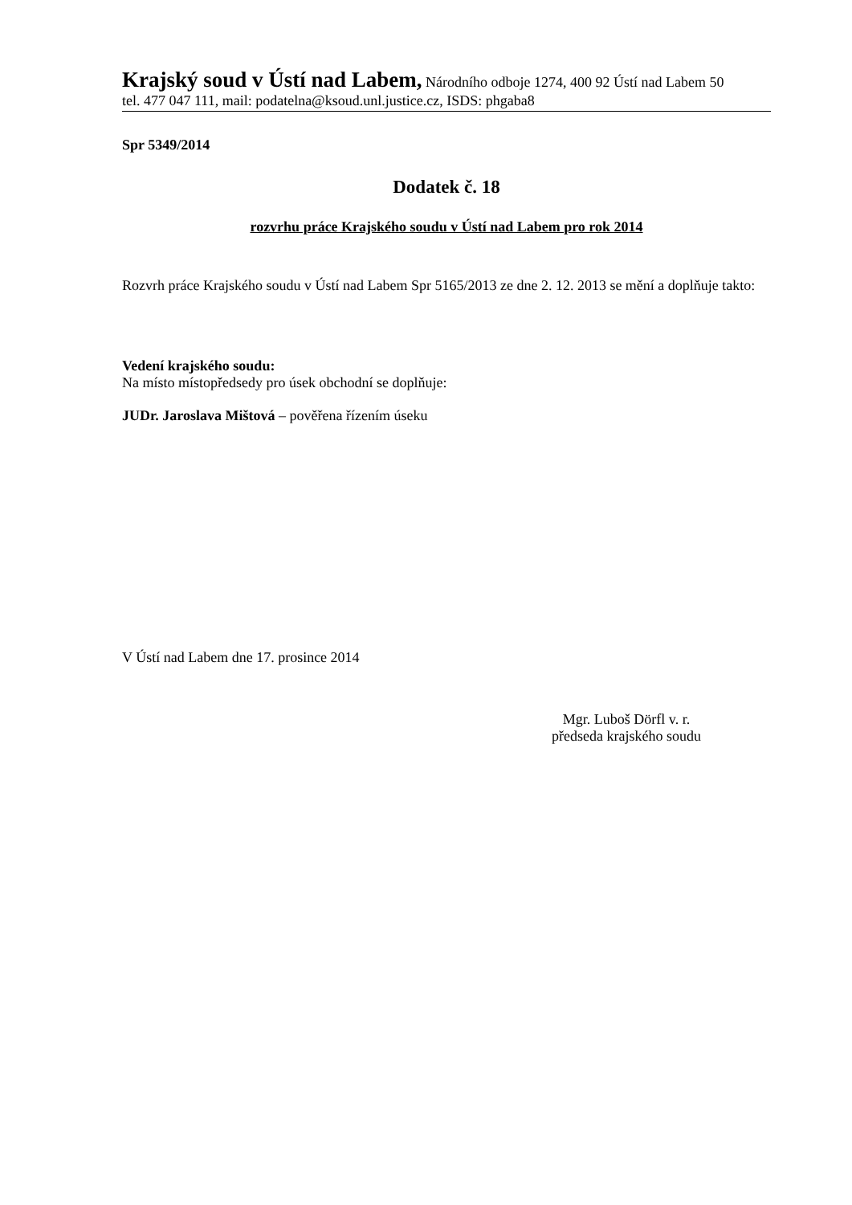Krajský soud v Ústí nad Labem, Národního odboje 1274, 400 92 Ústí nad Labem 50
tel. 477 047 111, mail: podatelna@ksoud.unl.justice.cz, ISDS: phgaba8
Spr 5349/2014
Dodatek č. 18
rozvrhu práce Krajského soudu v Ústí nad Labem pro rok 2014
Rozvrh práce Krajského soudu v Ústí nad Labem Spr 5165/2013 ze dne 2. 12. 2013 se mění a doplňuje takto:
Vedení krajského soudu:
Na místo místopředsedy pro úsek obchodní se doplňuje:
JUDr. Jaroslava Mištová – pověřena řízením úseku
V Ústí nad Labem dne 17. prosince 2014
Mgr. Luboš Dörfl v. r.
předseda krajského soudu